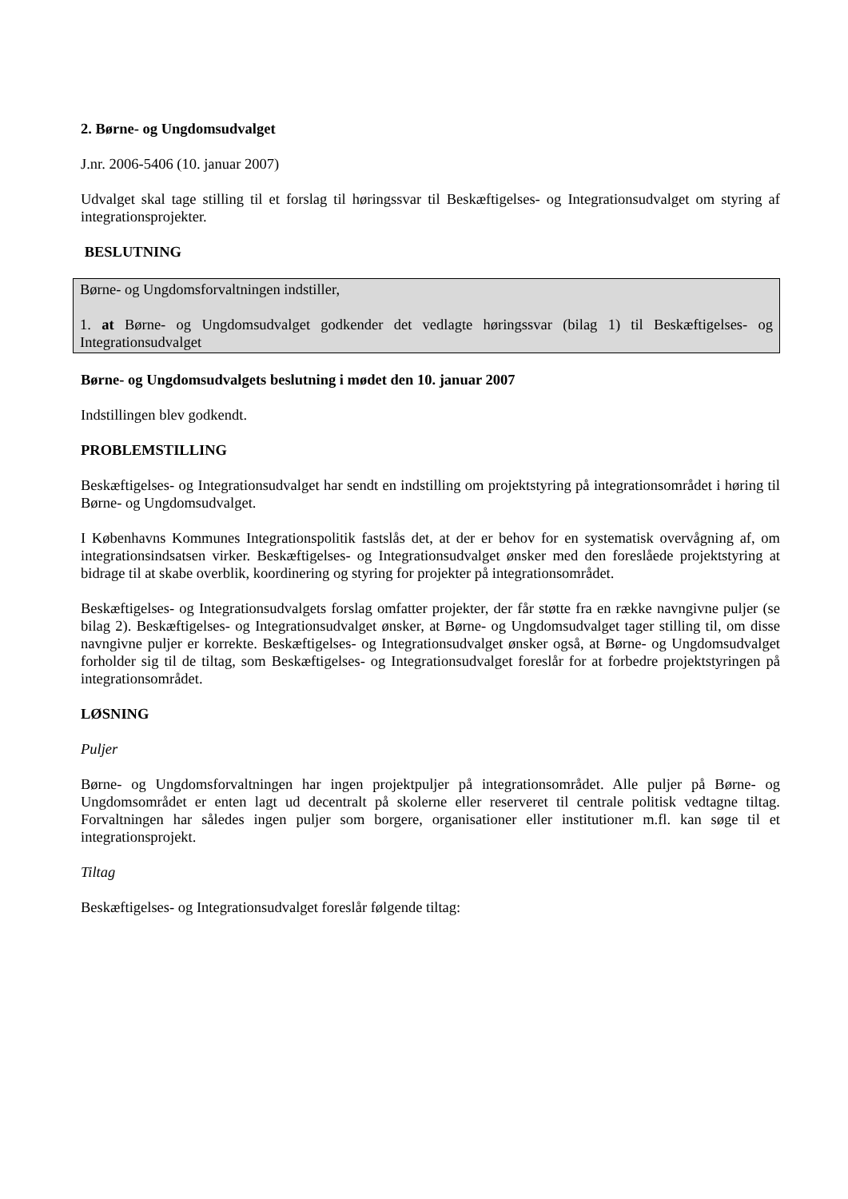2. Børne- og Ungdomsudvalget
J.nr. 2006-5406 (10. januar 2007)
Udvalget skal tage stilling til et forslag til høringssvar til Beskæftigelses- og Integrationsudvalget om styring af integrationsprojekter.
BESLUTNING
Børne- og Ungdomsforvaltningen indstiller,
1. at Børne- og Ungdomsudvalget godkender det vedlagte høringssvar (bilag 1) til Beskæftigelses- og Integrationsudvalget
Børne- og Ungdomsudvalgets beslutning i mødet den 10. januar 2007
Indstillingen blev godkendt.
PROBLEMSTILLING
Beskæftigelses- og Integrationsudvalget har sendt en indstilling om projektstyring på integrationsområdet i høring til Børne- og Ungdomsudvalget.
I Københavns Kommunes Integrationspolitik fastslås det, at der er behov for en systematisk overvågning af, om integrationsindsatsen virker. Beskæftigelses- og Integrationsudvalget ønsker med den foreslåede projektstyring at bidrage til at skabe overblik, koordinering og styring for projekter på integrationsområdet.
Beskæftigelses- og Integrationsudvalgets forslag omfatter projekter, der får støtte fra en række navngivne puljer (se bilag 2). Beskæftigelses- og Integrationsudvalget ønsker, at Børne- og Ungdomsudvalget tager stilling til, om disse navngivne puljer er korrekte. Beskæftigelses- og Integrationsudvalget ønsker også, at Børne- og Ungdomsudvalget forholder sig til de tiltag, som Beskæftigelses- og Integrationsudvalget foreslår for at forbedre projektstyringen på integrationsområdet.
LØSNING
Puljer
Børne- og Ungdomsforvaltningen har ingen projektpuljer på integrationsområdet. Alle puljer på Børne- og Ungdomsområdet er enten lagt ud decentralt på skolerne eller reserveret til centrale politisk vedtagne tiltag. Forvaltningen har således ingen puljer som borgere, organisationer eller institutioner m.fl. kan søge til et integrationsprojekt.
Tiltag
Beskæftigelses- og Integrationsudvalget foreslår følgende tiltag: